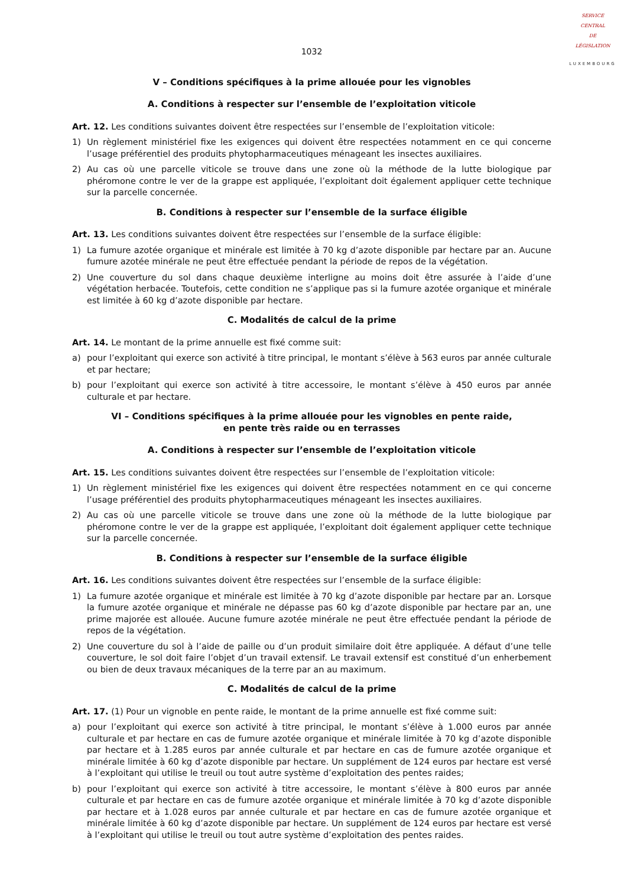SERVICE
CENTRAL
DE
LÉGISLATION
LUXEMBOURG
1032
V – Conditions spécifiques à la prime allouée pour les vignobles
A. Conditions à respecter sur l’ensemble de l’exploitation viticole
Art. 12. Les conditions suivantes doivent être respectées sur l’ensemble de l’exploitation viticole:
1) Un règlement ministériel fixe les exigences qui doivent être respectées notamment en ce qui concerne l’usage préférentiel des produits phytopharmaceutiques ménageant les insectes auxiliaires.
2) Au cas où une parcelle viticole se trouve dans une zone où la méthode de la lutte biologique par phéromone contre le ver de la grappe est appliquée, l’exploitant doit également appliquer cette technique sur la parcelle concernée.
B. Conditions à respecter sur l’ensemble de la surface éligible
Art. 13. Les conditions suivantes doivent être respectées sur l’ensemble de la surface éligible:
1) La fumure azotée organique et minérale est limitée à 70 kg d’azote disponible par hectare par an. Aucune fumure azotée minérale ne peut être effectuée pendant la période de repos de la végétation.
2) Une couverture du sol dans chaque deuxième interligne au moins doit être assurée à l’aide d’une végétation herbacée. Toutefois, cette condition ne s’applique pas si la fumure azotée organique et minérale est limitée à 60 kg d’azote disponible par hectare.
C. Modalités de calcul de la prime
Art. 14. Le montant de la prime annuelle est fixé comme suit:
a) pour l’exploitant qui exerce son activité à titre principal, le montant s’élève à 563 euros par année culturale et par hectare;
b) pour l’exploitant qui exerce son activité à titre accessoire, le montant s’élève à 450 euros par année culturale et par hectare.
VI – Conditions spécifiques à la prime allouée pour les vignobles en pente raide,
en pente très raide ou en terrasses
A. Conditions à respecter sur l’ensemble de l’exploitation viticole
Art. 15. Les conditions suivantes doivent être respectées sur l’ensemble de l’exploitation viticole:
1) Un règlement ministériel fixe les exigences qui doivent être respectées notamment en ce qui concerne l’usage préférentiel des produits phytopharmaceutiques ménageant les insectes auxiliaires.
2) Au cas où une parcelle viticole se trouve dans une zone où la méthode de la lutte biologique par phéromone contre le ver de la grappe est appliquée, l’exploitant doit également appliquer cette technique sur la parcelle concernée.
B. Conditions à respecter sur l’ensemble de la surface éligible
Art. 16. Les conditions suivantes doivent être respectées sur l’ensemble de la surface éligible:
1) La fumure azotée organique et minérale est limitée à 70 kg d’azote disponible par hectare par an. Lorsque la fumure azotée organique et minérale ne dépasse pas 60 kg d’azote disponible par hectare par an, une prime majorée est allouée. Aucune fumure azotée minérale ne peut être effectuée pendant la période de repos de la végétation.
2) Une couverture du sol à l’aide de paille ou d’un produit similaire doit être appliquée. A défaut d’une telle couverture, le sol doit faire l’objet d’un travail extensif. Le travail extensif est constitué d’un enherbement ou bien de deux travaux mécaniques de la terre par an au maximum.
C. Modalités de calcul de la prime
Art. 17. (1) Pour un vignoble en pente raide, le montant de la prime annuelle est fixé comme suit:
a) pour l’exploitant qui exerce son activité à titre principal, le montant s’élève à 1.000 euros par année culturale et par hectare en cas de fumure azotée organique et minérale limitée à 70 kg d’azote disponible par hectare et à 1.285 euros par année culturale et par hectare en cas de fumure azotée organique et minérale limitée à 60 kg d’azote disponible par hectare. Un supplément de 124 euros par hectare est versé à l’exploitant qui utilise le treuil ou tout autre système d’exploitation des pentes raides;
b) pour l’exploitant qui exerce son activité à titre accessoire, le montant s’élève à 800 euros par année culturale et par hectare en cas de fumure azotée organique et minérale limitée à 70 kg d’azote disponible par hectare et à 1.028 euros par année culturale et par hectare en cas de fumure azotée organique et minérale limitée à 60 kg d’azote disponible par hectare. Un supplément de 124 euros par hectare est versé à l’exploitant qui utilise le treuil ou tout autre système d’exploitation des pentes raides.